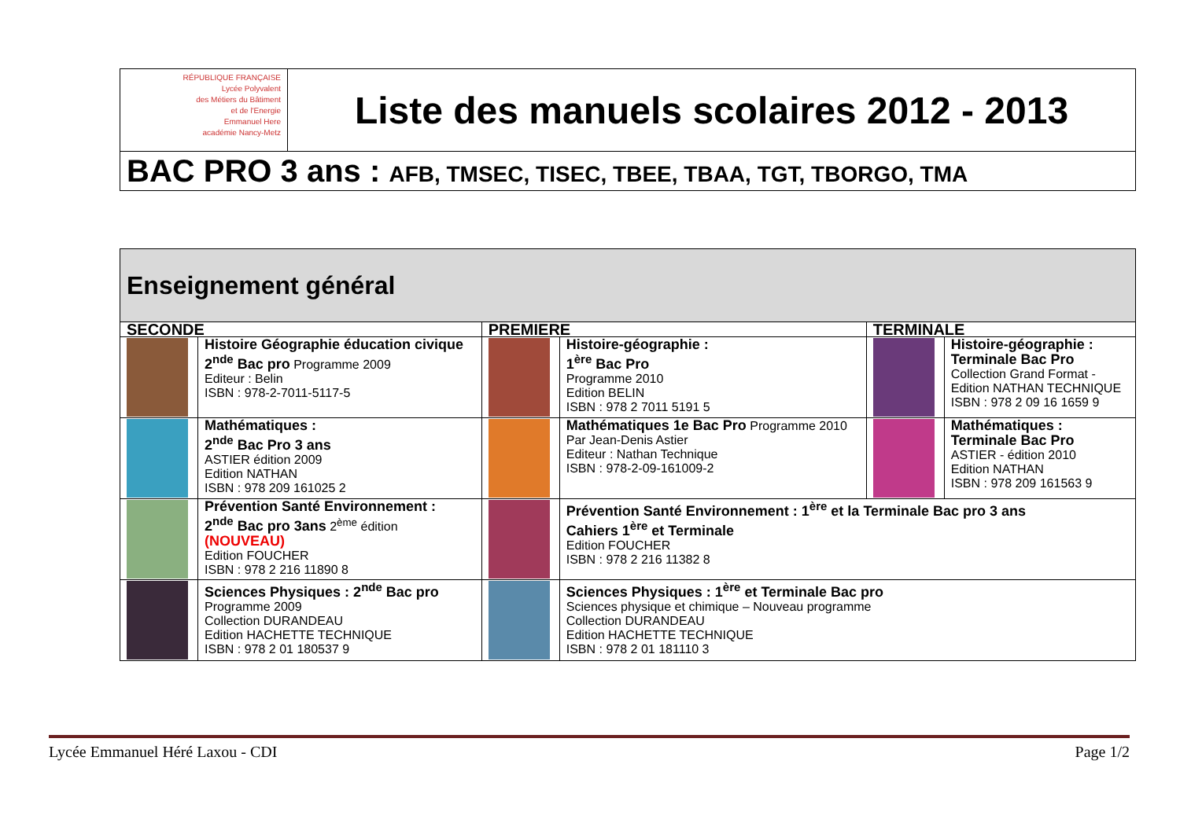| RÉPUBLIQUE FRANÇAISE Lycée Polyvalent des Métiers du Bâtiment et de l'Energie Emmanuel Here académie Nancy-Metz | Liste des manuels scolaires 2012 - 2013 |
| BAC PRO 3 ans : AFB, TMSEC, TISEC, TBEE, TBAA, TGT, TBORGO, TMA | |
| Enseignement général | | | | | |
| --- | --- | --- | --- | --- | --- |
| SECONDE | | PREMIERE | | TERMINALE | |
| | Histoire Géographie éducation civique 2<sup>nde</sup> Bac pro Programme 2009 Editeur : Belin ISBN : 978-2-7011-5117-5 | | Histoire-géographie : 1<sup>ère</sup> Bac Pro Programme 2010 Edition BELIN ISBN : 978 2 7011 5191 5 | | Histoire-géographie : Terminale Bac Pro Collection Grand Format - Edition NATHAN TECHNIQUE ISBN : 978 2 09 16 1659 9 |
| | Mathématiques : 2<sup>nde</sup> Bac Pro 3 ans ASTIER édition 2009 Edition NATHAN ISBN : 978 209 161025 2 | | Mathématiques 1e Bac Pro Programme 2010 Par Jean-Denis Astier Editeur : Nathan Technique ISBN : 978-2-09-161009-2 | | Mathématiques : Terminale Bac Pro ASTIER - édition 2010 Edition NATHAN ISBN : 978 209 161563 9 |
| | Prévention Santé Environnement : 2<sup>nde</sup> Bac pro 3ans 2<sup>ème</sup> édition (NOUVEAU) Edition FOUCHER ISBN : 978 2 216 11890 8 | | Prévention Santé Environnement : 1<sup>ère</sup> et la Terminale Bac pro 3 ans Cahiers 1<sup>ère</sup> et Terminale Edition FOUCHER ISBN : 978 2 216 11382 8 | | |
| | Sciences Physiques : 2<sup>nde</sup> Bac pro Programme 2009 Collection DURANDEAU Edition HACHETTE TECHNIQUE ISBN : 978 2 01 180537 9 | | Sciences Physiques : 1<sup>ère</sup> et Terminale Bac pro Sciences physique et chimique – Nouveau programme Collection DURANDEAU Edition HACHETTE TECHNIQUE ISBN : 978 2 01 181110 3 | | |
Lycée Emmanuel Héré Laxou - CDI Page 1/2